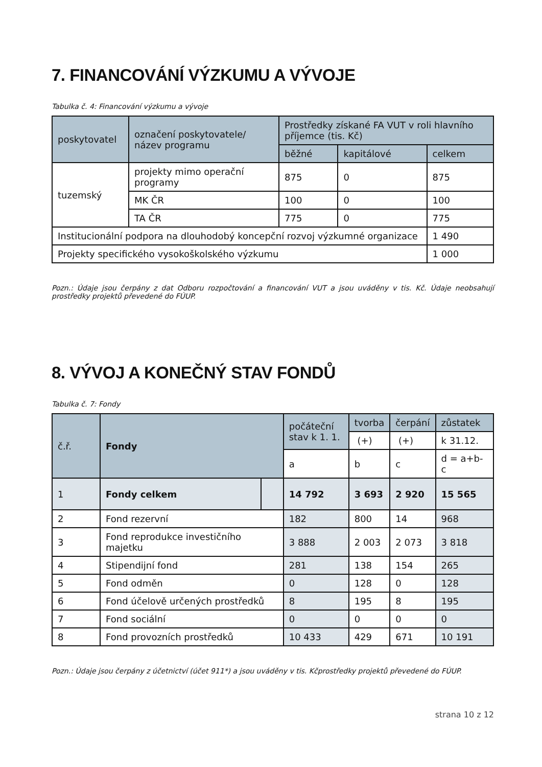7. FINANCOVÁNÍ VÝZKUMU A VÝVOJE
Tabulka č. 4: Financování výzkumu a vývoje
| poskytovatel | označení poskytovatele/ název programu | Prostředky získané FA VUT v roli hlavního příjemce (tis. Kč) | | |
| --- | --- | --- | --- | --- |
| | | běžné | kapitálové | celkem |
| tuzemský | projekty mimo operační programy | 875 | 0 | 875 |
| | MK ČR | 100 | 0 | 100 |
| | TA ČR | 775 | 0 | 775 |
| Institucionální podpora na dlouhodobý koncepční rozvoj výzkumné organizace | | | | 1 490 |
| Projekty specifického vysokoškolského výzkumu | | | | 1 000 |
Pozn.: Údaje jsou čerpány z dat Odboru rozpočtování a financování VUT a jsou uváděny v tis. Kč. Údaje neobsahují prostředky projektů převedené do FÚUP.
8. VÝVOJ A KONEČNÝ STAV FONDŮ
Tabulka č. 7: Fondy
| č.ř. | Fondy | | počáteční stav k 1. 1. | tvorba | čerpání | zůstatek |
| --- | --- | --- | --- | --- | --- | --- |
| | | | | (+) | (+) | k 31.12. |
| | | | a | b | c | d = a+b-c |
| 1 | Fondy celkem | | 14 792 | 3 693 | 2 920 | 15 565 |
| 2 | Fond rezervní | | 182 | 800 | 14 | 968 |
| 3 | Fond reprodukce investičního majetku | | 3 888 | 2 003 | 2 073 | 3 818 |
| 4 | Stipendijní fond | | 281 | 138 | 154 | 265 |
| 5 | Fond odměn | | 0 | 128 | 0 | 128 |
| 6 | Fond účelově určených prostředků | | 8 | 195 | 8 | 195 |
| 7 | Fond sociální | | 0 | 0 | 0 | 0 |
| 8 | Fond provozních prostředků | | 10 433 | 429 | 671 | 10 191 |
Pozn.: Údaje jsou čerpány z účetnictví (účet 911*) a jsou uváděny v tis. Kčprostředky projektů převedené do FÚUP.
strana 10 z 12